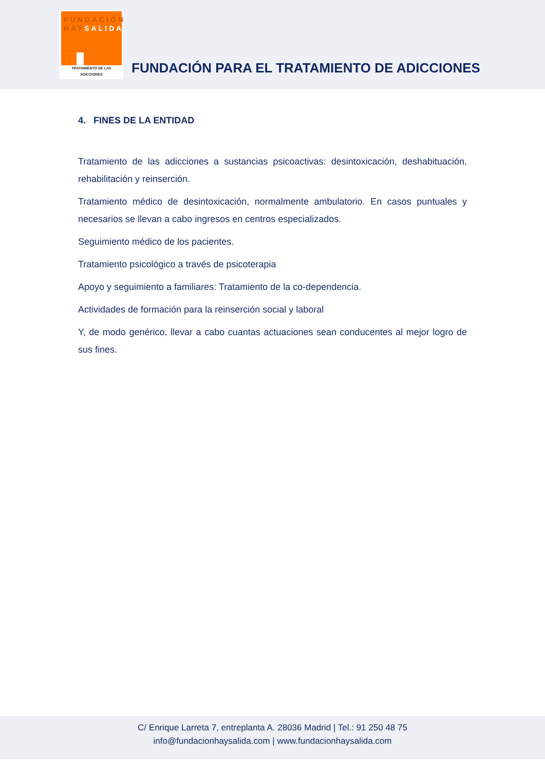FUNDACIÓN
HAYSALIDA
TRATAMIENTO DE LAS ADICCIONES
FUNDACIÓN PARA EL TRATAMIENTO DE ADICCIONES
4. FINES DE LA ENTIDAD
Tratamiento de las adicciones a sustancias psicoactivas: desintoxicación, deshabituación, rehabilitación y reinserción.
Tratamiento médico de desintoxicación, normalmente ambulatorio. En casos puntuales y necesarios se llevan a cabo ingresos en centros especializados.
Seguimiento médico de los pacientes.
Tratamiento psicológico a través de psicoterapia
Apoyo y seguimiento a familiares: Tratamiento de la co-dependencia.
Actividades de formación para la reinserción social y laboral
Y, de modo genérico, llevar a cabo cuantas actuaciones sean conducentes al mejor logro de sus fines.
C/ Enrique Larreta 7, entreplanta A. 28036 Madrid | Tel.: 91 250 48 75
info@fundacionhaysalida.com | www.fundacionhaysalida.com